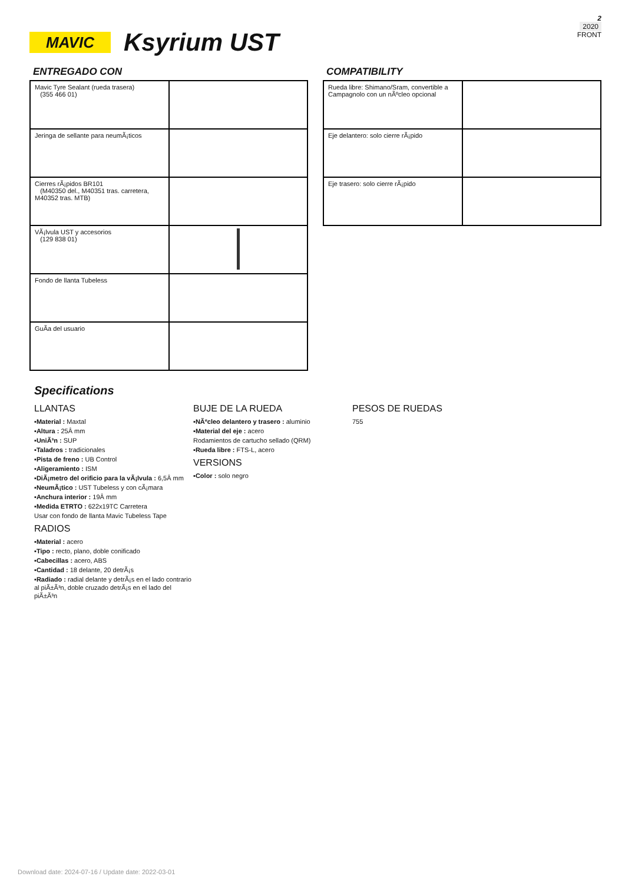2
2020
FRONT
MAVIC
Ksyrium UST
ENTREGADO CON
| Mavic Tyre Sealant (rueda trasera) (355 466 01) | |
| Jeringa de sellante para neumÃ¡ticos | |
| Cierres rÃ¡pidos BR101 (M40350 del., M40351 tras. carretera, M40352 tras. MTB) | |
| VÃ¡lvula UST y accesorios (129 838 01) | |
| Fondo de llanta Tubeless | |
| GuÃa del usuario | |
COMPATIBILITY
| Rueda libre: Shimano/Sram, convertible a Campagnolo con un nÃºcleo opcional | |
| Eje delantero: solo cierre rÃ¡pido | |
| Eje trasero: solo cierre rÃ¡pido | |
Specifications
LLANTAS
▪Material : Maxtal
▪Altura : 25Â mm
▪UniÃ³n : SUP
▪Taladros : tradicionales
▪Pista de freno : UB Control
▪Aligeramiento : ISM
▪DiÃ¡metro del orificio para la vÃ¡lvula : 6,5Â mm
▪NeumÃ¡tico : UST Tubeless y con cÃ¡mara
▪Anchura interior : 19Â mm
▪Medida ETRTO : 622x19TC Carretera
Usar con fondo de llanta Mavic Tubeless Tape
RADIOS
▪Material : acero
▪Tipo : recto, plano, doble conificado
▪Cabecillas : acero, ABS
▪Cantidad : 18 delante, 20 detrÃ¡s
▪Radiado : radial delante y detrÃ¡s en el lado contrario al piÃ±Ã³n, doble cruzado detrÃ¡s en el lado del piÃ±Ã³n
BUJE DE LA RUEDA
▪NÃºcleo delantero y trasero : aluminio
▪Material del eje : acero
Rodamientos de cartucho sellado (QRM)
▪Rueda libre : FTS-L, acero
VERSIONS
▪Color : solo negro
PESOS DE RUEDAS
755
Download date: 2024-07-16 / Update date: 2022-03-01